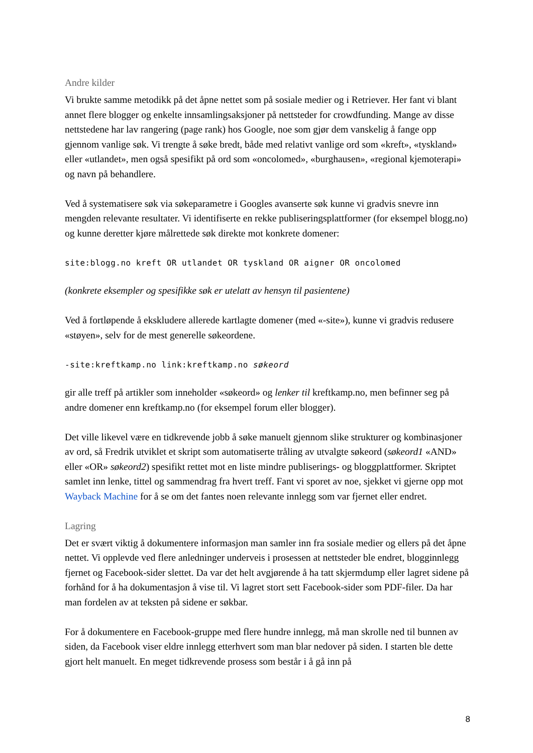Andre kilder
Vi brukte samme metodikk på det åpne nettet som på sosiale medier og i Retriever. Her fant vi blant annet flere blogger og enkelte innsamlingsaksjoner på nettsteder for crowdfunding. Mange av disse nettstedene har lav rangering (page rank) hos Google, noe som gjør dem vanskelig å fange opp gjennom vanlige søk. Vi trengte å søke bredt, både med relativt vanlige ord som «kreft», «tyskland» eller «utlandet», men også spesifikt på ord som «oncolomed», «burghausen», «regional kjemoterapi» og navn på behandlere.
Ved å systematisere søk via søkeparametre i Googles avanserte søk kunne vi gradvis snevre inn mengden relevante resultater. Vi identifiserte en rekke publiseringsplattformer (for eksempel blogg.no) og kunne deretter kjøre målrettede søk direkte mot konkrete domener:
site:blogg.no kreft OR utlandet OR tyskland OR aigner OR oncolomed
(konkrete eksempler og spesifikke søk er utelatt av hensyn til pasientene)
Ved å fortløpende å ekskludere allerede kartlagte domener (med «-site»), kunne vi gradvis redusere «støyen», selv for de mest generelle søkeordene.
-site:kreftkamp.no link:kreftkamp.no søkeord
gir alle treff på artikler som inneholder «søkeord» og lenker til kreftkamp.no, men befinner seg på andre domener enn kreftkamp.no (for eksempel forum eller blogger).
Det ville likevel være en tidkrevende jobb å søke manuelt gjennom slike strukturer og kombinasjoner av ord, så Fredrik utviklet et skript som automatiserte tråling av utvalgte søkeord (søkeord1 «AND» eller «OR» søkeord2) spesifikt rettet mot en liste mindre publiserings- og bloggplattformer. Skriptet samlet inn lenke, tittel og sammendrag fra hvert treff. Fant vi sporet av noe, sjekket vi gjerne opp mot Wayback Machine for å se om det fantes noen relevante innlegg som var fjernet eller endret.
Lagring
Det er svært viktig å dokumentere informasjon man samler inn fra sosiale medier og ellers på det åpne nettet. Vi opplevde ved flere anledninger underveis i prosessen at nettsteder ble endret, blogginnlegg fjernet og Facebook-sider slettet. Da var det helt avgjørende å ha tatt skjermdump eller lagret sidene på forhånd for å ha dokumentasjon å vise til. Vi lagret stort sett Facebook-sider som PDF-filer. Da har man fordelen av at teksten på sidene er søkbar.
For å dokumentere en Facebook-gruppe med flere hundre innlegg, må man skrolle ned til bunnen av siden, da Facebook viser eldre innlegg etterhvert som man blar nedover på siden. I starten ble dette gjort helt manuelt. En meget tidkrevende prosess som består i å gå inn på
8